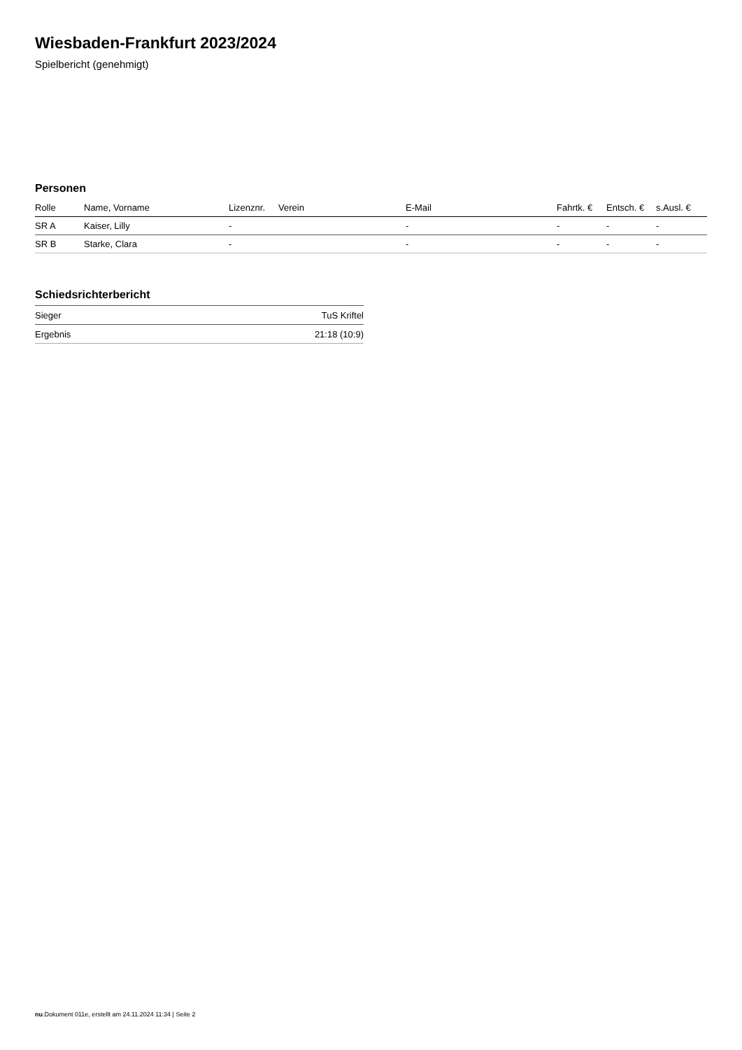Wiesbaden-Frankfurt 2023/2024
Spielbericht (genehmigt)
Personen
| Rolle | Name, Vorname | Lizenznr. | Verein | E-Mail | Fahrtk. € | Entsch. € | s.Ausl. € |
| --- | --- | --- | --- | --- | --- | --- | --- |
| SR A | Kaiser, Lilly | - | | - | - | - | - |
| SR B | Starke, Clara | - | | - | - | - | - |
Schiedsrichterbericht
| Sieger | TuS Kriftel |
| Ergebnis | 21:18 (10:9) |
nu.Dokument 011e, erstellt am 24.11.2024 11:34 | Seite 2